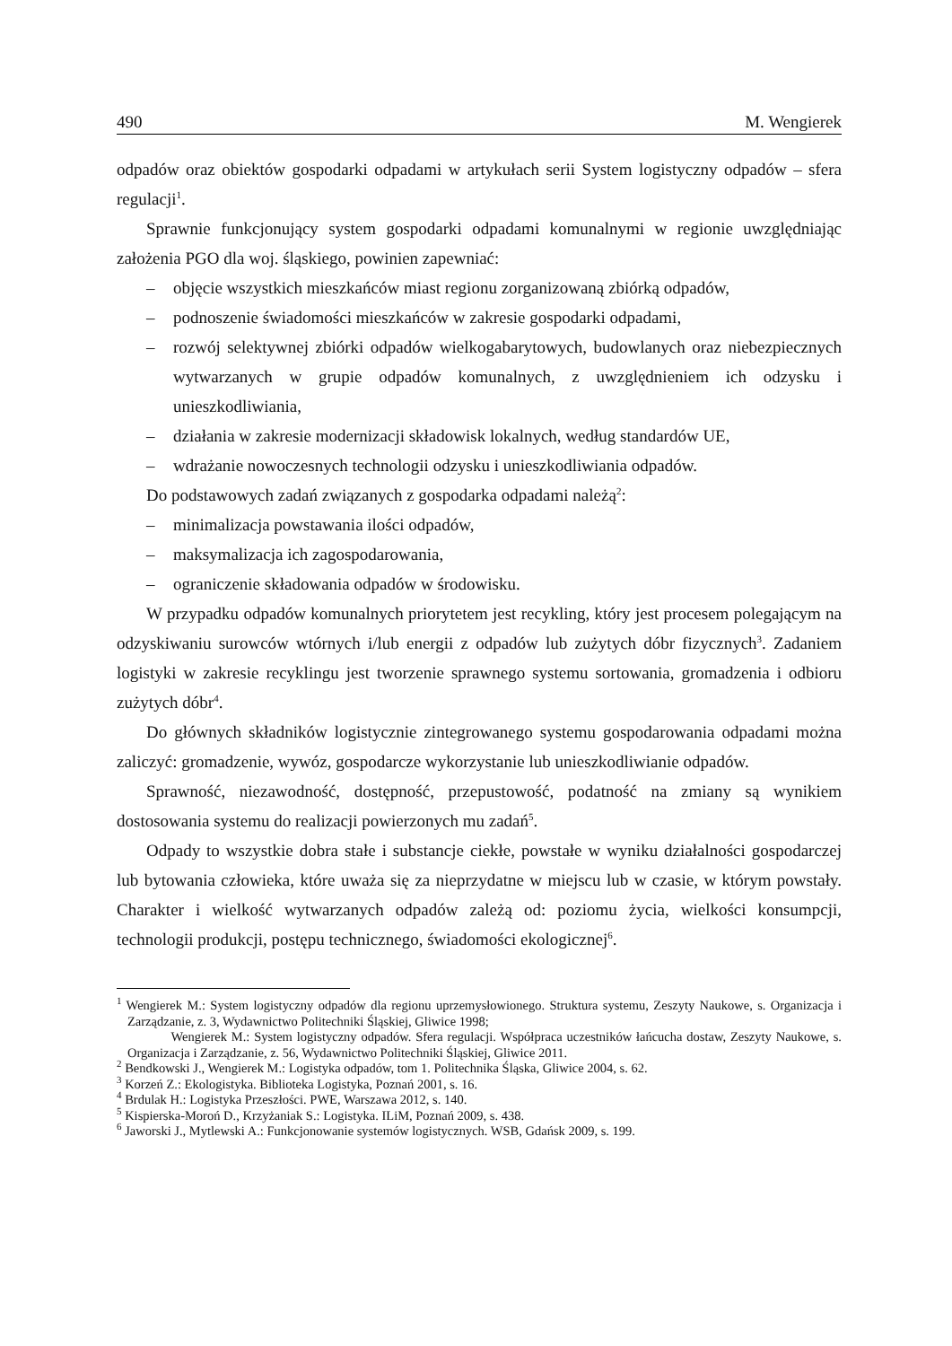490 M. Wengierek
odpadów oraz obiektów gospodarki odpadami w artykułach serii System logistyczny odpadów – sfera regulacji<sup>1</sup>.
Sprawnie funkcjonujący system gospodarki odpadami komunalnymi w regionie uwzględniając założenia PGO dla woj. śląskiego, powinien zapewniać:
– objęcie wszystkich mieszkańców miast regionu zorganizowaną zbiórką odpadów,
– podnoszenie świadomości mieszkańców w zakresie gospodarki odpadami,
– rozwój selektywnej zbiórki odpadów wielkogabarytowych, budowlanych oraz niebezpiecznych wytwarzanych w grupie odpadów komunalnych, z uwzględnieniem ich odzysku i unieszkodliwiania,
– działania w zakresie modernizacji składowisk lokalnych, według standardów UE,
– wdrażanie nowoczesnych technologii odzysku i unieszkodliwiania odpadów.
Do podstawowych zadań związanych z gospodarka odpadami należą<sup>2</sup>:
– minimalizacja powstawania ilości odpadów,
– maksymalizacja ich zagospodarowania,
– ograniczenie składowania odpadów w środowisku.
W przypadku odpadów komunalnych priorytetem jest recykling, który jest procesem polegającym na odzyskiwaniu surowców wtórnych i/lub energii z odpadów lub zużytych dóbr fizycznych<sup>3</sup>. Zadaniem logistyki w zakresie recyklingu jest tworzenie sprawnego systemu sortowania, gromadzenia i odbioru zużytych dóbr<sup>4</sup>.
Do głównych składników logistycznie zintegrowanego systemu gospodarowania odpadami można zaliczyć: gromadzenie, wywóz, gospodarcze wykorzystanie lub unieszkodliwianie odpadów.
Sprawność, niezawodność, dostępność, przepustowość, podatność na zmiany są wynikiem dostosowania systemu do realizacji powierzonych mu zadań<sup>5</sup>.
Odpady to wszystkie dobra stałe i substancje ciekłe, powstałe w wyniku działalności gospodarczej lub bytowania człowieka, które uważa się za nieprzydatne w miejscu lub w czasie, w którym powstały. Charakter i wielkość wytwarzanych odpadów zależą od: poziomu życia, wielkości konsumpcji, technologii produkcji, postępu technicznego, świadomości ekologicznej<sup>6</sup>.
<sup>1</sup> Wengierek M.: System logistyczny odpadów dla regionu uprzemysłowionego. Struktura systemu, Zeszyty Naukowe, s. Organizacja i Zarządzanie, z. 3, Wydawnictwo Politechniki Śląskiej, Gliwice 1998;
Wengierek M.: System logistyczny odpadów. Sfera regulacji. Współpraca uczestników łańcucha dostaw, Zeszyty Naukowe, s. Organizacja i Zarządzanie, z. 56, Wydawnictwo Politechniki Śląskiej, Gliwice 2011.
<sup>2</sup> Bendkowski J., Wengierek M.: Logistyka odpadów, tom 1. Politechnika Śląska, Gliwice 2004, s. 62.
<sup>3</sup> Korzeń Z.: Ekologistyka. Biblioteka Logistyka, Poznań 2001, s. 16.
<sup>4</sup> Brdulak H.: Logistyka Przeszłości. PWE, Warszawa 2012, s. 140.
<sup>5</sup> Kispierska-Moroń D., Krzyżaniak S.: Logistyka. ILiM, Poznań 2009, s. 438.
<sup>6</sup> Jaworski J., Mytlewski A.: Funkcjonowanie systemów logistycznych. WSB, Gdańsk 2009, s. 199.